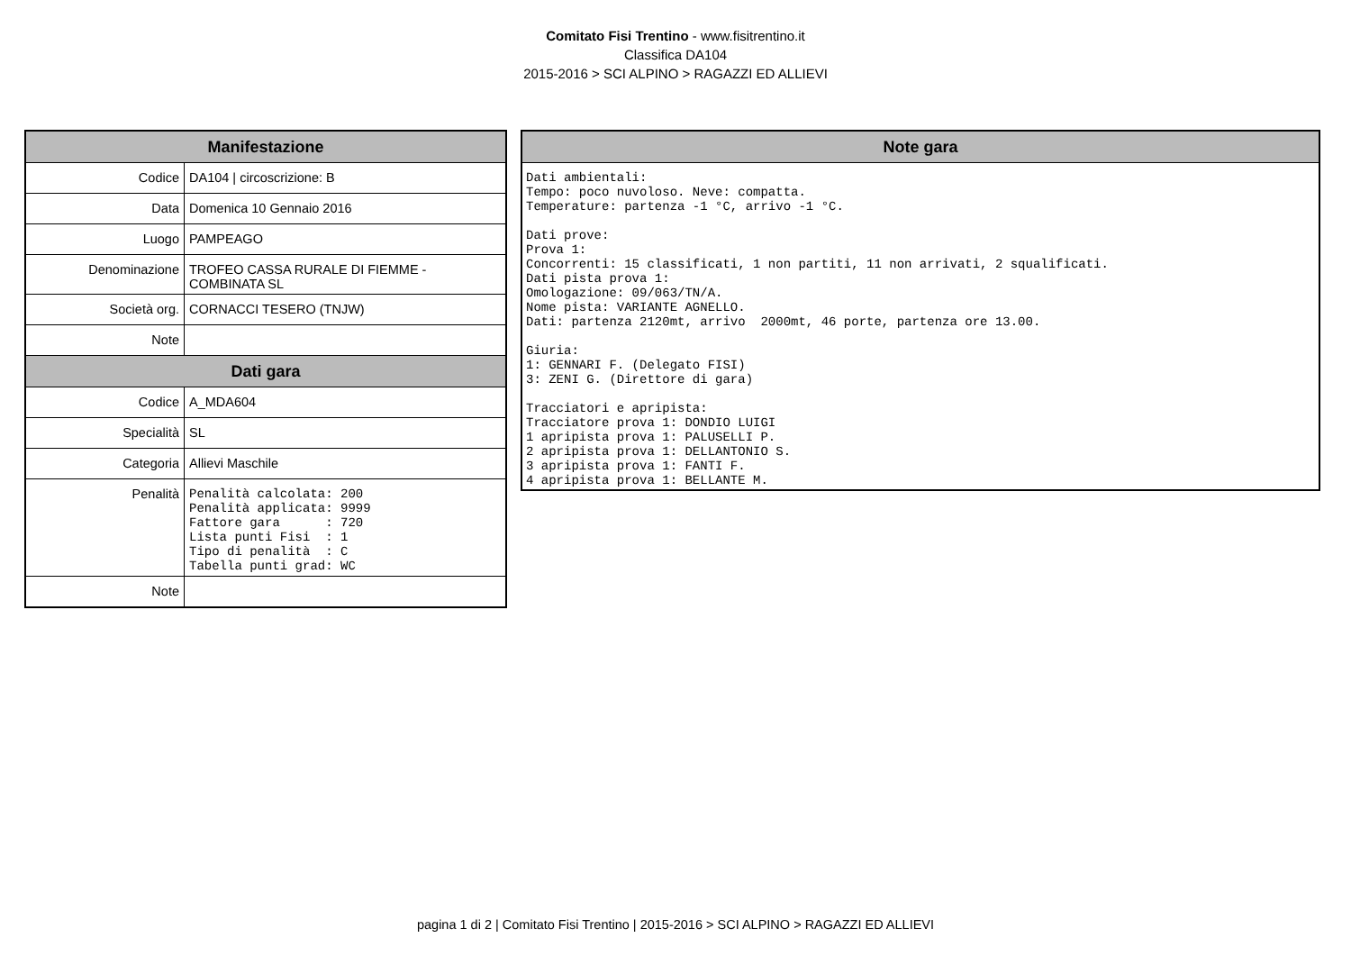Comitato Fisi Trentino - www.fisitrentino.it
Classifica DA104
2015-2016 > SCI ALPINO > RAGAZZI ED ALLIEVI
| Manifestazione | |
| --- | --- |
| Codice | DA104 / circoscrizione: B |
| Data | Domenica 10 Gennaio 2016 |
| Luogo | PAMPEAGO |
| Denominazione | TROFEO CASSA RURALE DI FIEMME - COMBINATA SL |
| Società org. | CORNACCI TESERO (TNJW) |
| Note | |
| Dati gara | |
| Codice | A_MDA604 |
| Specialità | SL |
| Categoria | Allievi Maschile |
| Penalità | Penalità calcolata: 200 Penalità applicata: 9999 Fattore gara : 720 Lista punti Fisi : 1 Tipo di penalità : C Tabella punti grad: WC |
| Note | |
| Note gara |
| --- |
| Dati ambientali: Tempo: poco nuvoloso. Neve: compatta. Temperature: partenza -1 °C, arrivo -1 °C. Dati prove: Prova 1: Concorrenti: 15 classificati, 1 non partiti, 11 non arrivati, 2 squalificati. Dati pista prova 1: Omologazione: 09/063/TN/A. Nome pista: VARIANTE AGNELLO. Dati: partenza 2120mt, arrivo 2000mt, 46 porte, partenza ore 13.00. Giuria: 1: GENNARI F. (Delegato FISI) 3: ZENI G. (Direttore di gara) Tracciatori e apripista: Tracciatore prova 1: DONDIO LUIGI 1 apripista prova 1: PALUSELLI P. 2 apripista prova 1: DELLANTONIO S. 3 apripista prova 1: FANTI F. 4 apripista prova 1: BELLANTE M. |
pagina 1 di 2 | Comitato Fisi Trentino | 2015-2016 > SCI ALPINO > RAGAZZI ED ALLIEVI